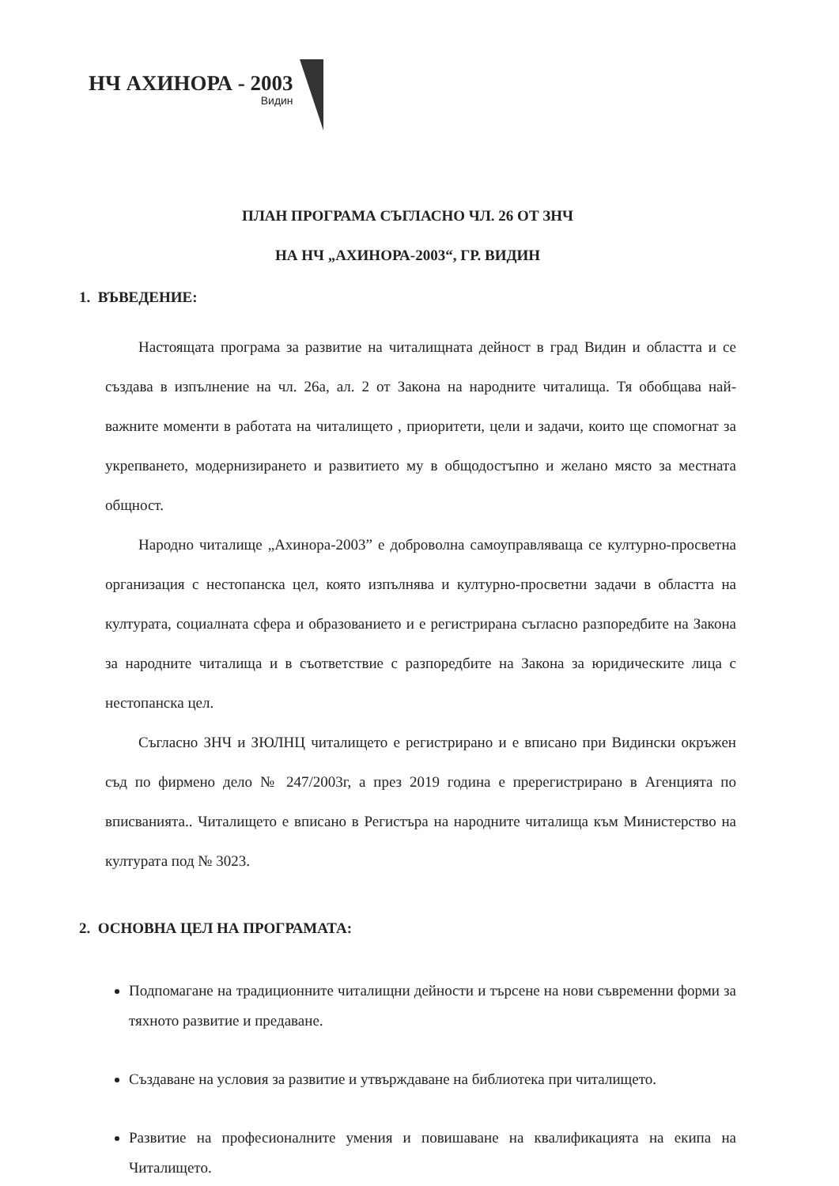НЧ АХИНОРА - 2003
Видин
ПЛАН ПРОГРАМА СЪГЛАСНО ЧЛ. 26 ОТ ЗНЧ
НА НЧ „АХИНОРА-2003“, ГР. ВИДИН
1. ВЪВЕДЕНИЕ:
Настоящата програма за развитие на читалищната дейност в град Видин и областта и се създава в изпълнение на чл. 26а, ал. 2 от Закона на народните читалища. Тя обобщава най-важните моменти в работата на читалището , приоритети, цели и задачи, които ще спомогнат за укрепването, модернизирането и развитието му в общодостъпно и желано място за местната общност.
Народно читалище „Ахинора-2003” е доброволна самоуправляваща се културно-просветна организация с нестопанска цел, която изпълнява и културно-просветни задачи в областта на културата, социалната сфера и образованието и е регистрирана съгласно разпоредбите на Закона за народните читалища и в съответствие с разпоредбите на Закона за юридическите лица с нестопанска цел.
Съгласно ЗНЧ и ЗЮЛНЦ читалището е регистрирано и е вписано при Видински окръжен съд по фирмено дело № 247/2003г, а през 2019 година е пререгистрирано в Агенцията по вписванията.. Читалището е вписано в Регистъра на народните читалища към Министерство на културата под № 3023.
2. ОСНОВНА ЦЕЛ НА ПРОГРАМАТА:
Подпомагане на традиционните читалищни дейности и търсене на нови съвременни форми за тяхното развитие и предаване.
Създаване на условия за развитие и утвърждаване на библиотека при читалището.
Развитие на професионалните умения и повишаване на квалификацията на екипа на Читалището.